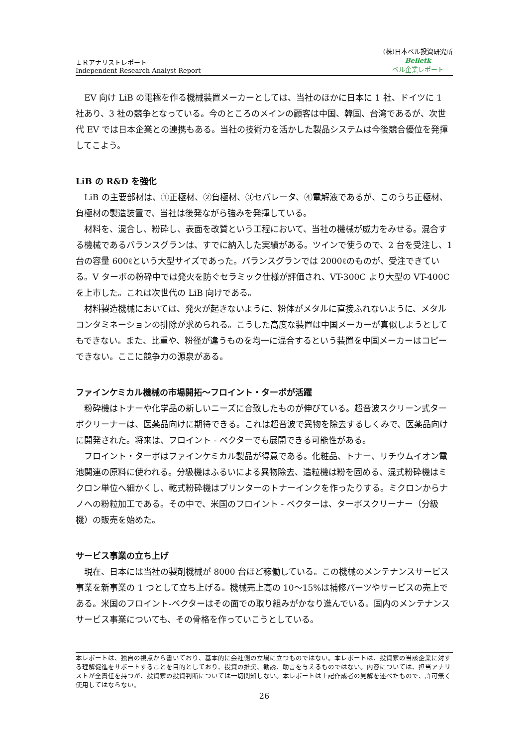ＩＲアナリストレポート
Independent Research Analyst Report
(株)日本ベル投資研究所
Belletk
ベル企業レポート
EV 向け LiB の電極を作る機械装置メーカーとしては、当社のほかに日本に 1 社、ドイツに 1 社あり、3 社の競争となっている。今のところのメインの顧客は中国、韓国、台湾であるが、次世代 EV では日本企業との連携もある。当社の技術力を活かした製品システムは今後競合優位を発揮してこよう。
LiB の R&D を強化
LiB の主要部材は、①正極材、②負極材、③セパレータ、④電解液であるが、このうち正極材、負極材の製造装置で、当社は後発ながら強みを発揮している。
材料を、混合し、粉砕し、表面を改質という工程において、当社の機械が威力をみせる。混合する機械であるバランスグランは、すでに納入した実績がある。ツインで使うので、2 台を受注し、1 台の容量 600ℓという大型サイズであった。バランスグランでは 2000ℓのものが、受注できている。V ターボの粉砕中では発火を防ぐセラミック仕様が評価され、VT-300C より大型の VT-400C を上市した。これは次世代の LiB 向けである。
材料製造機械においては、発火が起きないように、粉体がメタルに直接ふれないように、メタルコンタミネーションの排除が求められる。こうした高度な装置は中国メーカーが真似しようとしてもできない。また、比重や、粉径が違うものを均一に混合するという装置を中国メーカーはコピーできない。ここに競争力の源泉がある。
ファインケミカル機械の市場開拓～フロイント・ターボが活躍
粉砕機はトナーや化学品の新しいニーズに合致したものが伸びている。超音波スクリーン式ターボクリーナーは、医薬品向けに期待できる。これは超音波で異物を除去するしくみで、医薬品向けに開発された。将来は、フロイント - ベクターでも展開できる可能性がある。
フロイント・ターボはファインケミカル製品が得意である。化粧品、トナー、リチウムイオン電池関連の原料に使われる。分級機はふるいによる異物除去、造粒機は粉を固める、混式粉砕機はミクロン単位へ細かくし、乾式粉砕機はプリンターのトナーインクを作ったりする。ミクロンからナノへの粉粒加工である。その中で、米国のフロイント - ベクターは、ターボスクリーナー（分級機）の販売を始めた。
サービス事業の立ち上げ
現在、日本には当社の製剤機械が 8000 台ほど稼働している。この機械のメンテナンスサービス事業を新事業の 1 つとして立ち上げる。機械売上高の 10～15%は補修パーツやサービスの売上である。米国のフロイント-ベクターはその面での取り組みがかなり進んでいる。国内のメンテナンスサービス事業についても、その骨格を作っていこうとしている。
本レポートは、独自の視点から書いており、基本的に会社側の立場に立つものではない。本レポートは、投資家の当該企業に対する理解促進をサポートすることを目的としており、投資の推奨、勧誘、助言を与えるものではない。内容については、担当アナリストが全責任を持つが、投資家の投資判断については一切関知しない。本レポートは上記作成者の見解を述べたもので、許可無く使用してはならない。
26